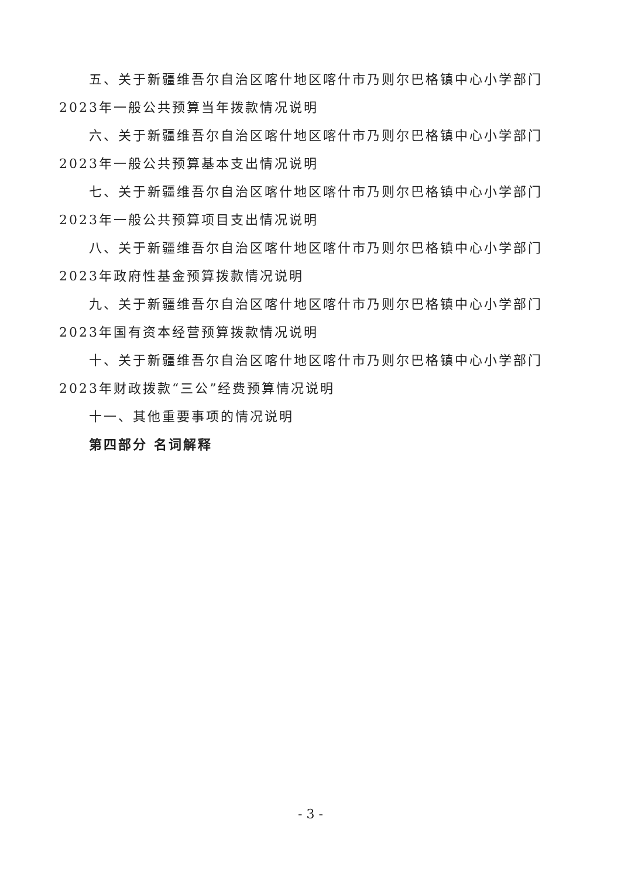五、关于新疆维吾尔自治区喀什地区喀什市乃则尔巴格镇中心小学部门2023年一般公共预算当年拨款情况说明
六、关于新疆维吾尔自治区喀什地区喀什市乃则尔巴格镇中心小学部门2023年一般公共预算基本支出情况说明
七、关于新疆维吾尔自治区喀什地区喀什市乃则尔巴格镇中心小学部门2023年一般公共预算项目支出情况说明
八、关于新疆维吾尔自治区喀什地区喀什市乃则尔巴格镇中心小学部门2023年政府性基金预算拨款情况说明
九、关于新疆维吾尔自治区喀什地区喀什市乃则尔巴格镇中心小学部门2023年国有资本经营预算拨款情况说明
十、关于新疆维吾尔自治区喀什地区喀什市乃则尔巴格镇中心小学部门2023年财政拨款“三公”经费预算情况说明
十一、其他重要事项的情况说明
第四部分 名词解释
- 3 -